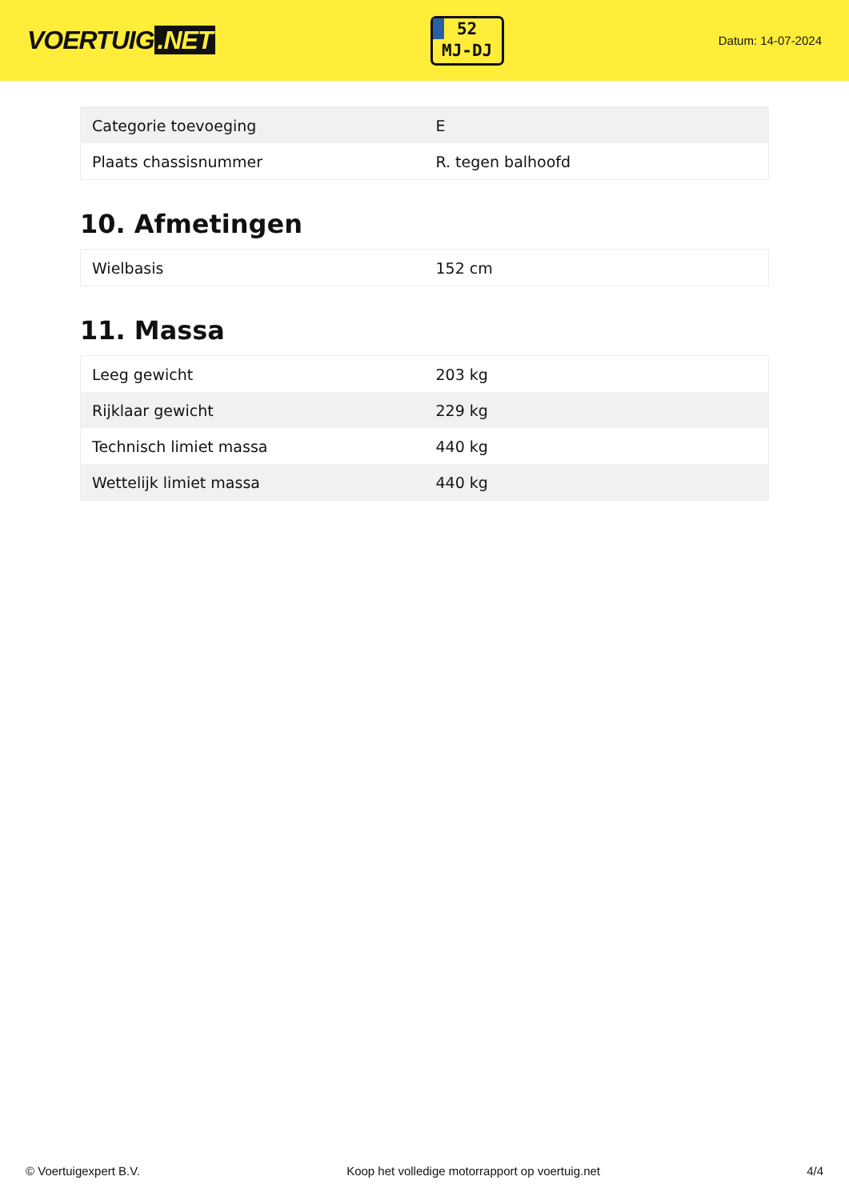VOERTUIG.NET
52
MJ-DJ
Datum: 14-07-2024
| Categorie toevoeging | E |
| Plaats chassisnummer | R. tegen balhoofd |
10. Afmetingen
| Wielbasis | 152 cm |
11. Massa
| Leeg gewicht | 203 kg |
| Rijklaar gewicht | 229 kg |
| Technisch limiet massa | 440 kg |
| Wettelijk limiet massa | 440 kg |
© Voertuigexpert B.V. Koop het volledige motorrapport op voertuig.net 4/4